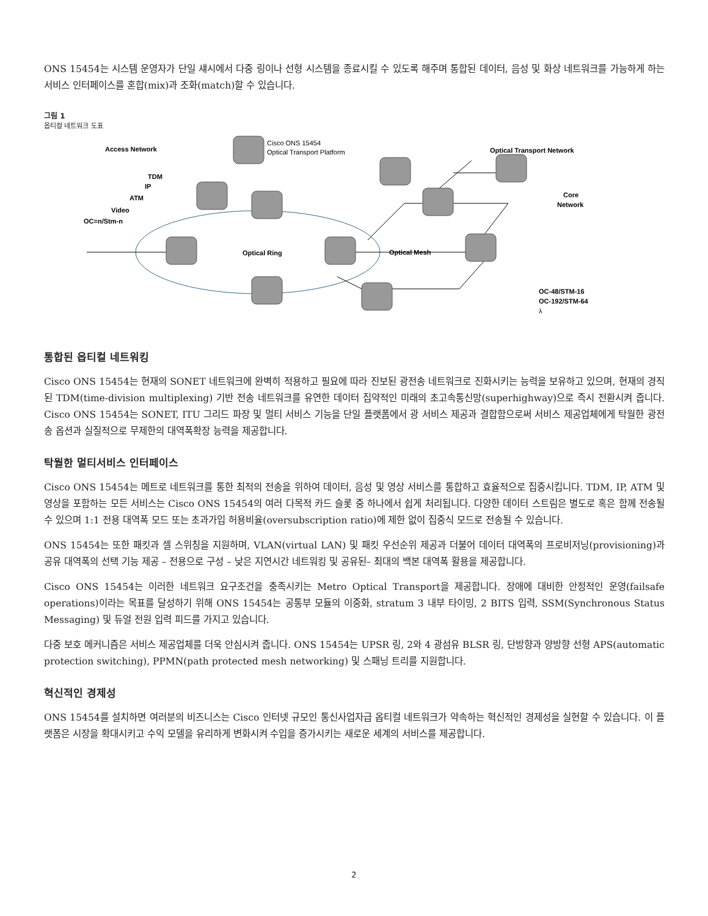ONS 15454는 시스템 운영자가 단일 섀시에서 다중 링이나 선형 시스템을 종료시킬 수 있도록 해주며 통합된 데이터, 음성 및 화상 네트워크를 가능하게 하는 서비스 인터페이스를 혼합(mix)과 조화(match)할 수 있습니다.
그림 1
옵티컬 네트워크 도표
Access Network
Cisco ONS 15454
Optical Transport Platform
Optical Transport Network
TDM
IP
ATM
Video
OC=n/Stm-n
Optical Ring
Optical Mesh
Core
Network
OC-48/STM-16
OC-192/STM-64
λ
통합된 옵티컬 네트워킹
Cisco ONS 15454는 현재의 SONET 네트워크에 완벽히 적용하고 필요에 따라 진보된 광전송 네트워크로 진화시키는 능력을 보유하고 있으며, 현재의 경직된 TDM(time-division multiplexing) 기반 전송 네트워크를 유연한 데이터 집약적인 미래의 초고속통신망(superhighway)으로 즉시 전환시켜 줍니다. Cisco ONS 15454는 SONET, ITU 그리드 파장 및 멀티 서비스 기능을 단일 플랫폼에서 광 서비스 제공과 결합함으로써 서비스 제공업체에게 탁월한 광전송 옵션과 실질적으로 무제한의 대역폭확장 능력을 제공합니다.
탁월한 멀티서비스 인터페이스
Cisco ONS 15454는 메트로 네트워크를 통한 최적의 전송을 위하여 데이터, 음성 및 영상 서비스를 통합하고 효율적으로 집중시킵니다. TDM, IP, ATM 및 영상을 포함하는 모든 서비스는 Cisco ONS 15454의 여러 다목적 카드 슬롯 중 하나에서 쉽게 처리됩니다. 다양한 데이터 스트림은 별도로 혹은 함께 전송될 수 있으며 1:1 전용 대역폭 모드 또는 초과가입 허용비율(oversubscription ratio)에 제한 없이 집중식 모드로 전송될 수 있습니다.
ONS 15454는 또한 패킷과 셀 스위칭을 지원하며, VLAN(virtual LAN) 및 패킷 우선순위 제공과 더불어 데이터 대역폭의 프로비저닝(provisioning)과 공유 대역폭의 선택 기능 제공 – 전용으로 구성 – 낮은 지연시간 네트워킹 및 공유된– 최대의 백본 대역폭 활용을 제공합니다.
Cisco ONS 15454는 이러한 네트워크 요구조건을 충족시키는 Metro Optical Transport을 제공합니다. 장애에 대비한 안정적인 운영(failsafe operations)이라는 목표를 달성하기 위해 ONS 15454는 공통부 모듈의 이중화, stratum 3 내부 타이밍, 2 BITS 입력, SSM(Synchronous Status Messaging) 및 듀얼 전원 입력 피드를 가지고 있습니다.
다중 보호 메커니즘은 서비스 제공업체를 더욱 안심시켜 줍니다. ONS 15454는 UPSR 링, 2와 4 광섬유 BLSR 링, 단방향과 양방향 선형 APS(automatic protection switching), PPMN(path protected mesh networking) 및 스패닝 트리를 지원합니다.
혁신적인 경제성
ONS 15454를 설치하면 여러분의 비즈니스는 Cisco 인터넷 규모인 통신사업자급 옵티컬 네트워크가 약속하는 혁신적인 경제성을 실현할 수 있습니다. 이 플랫폼은 시장을 확대시키고 수익 모델을 유리하게 변화시켜 수입을 증가시키는 새로운 세계의 서비스를 제공합니다.
2